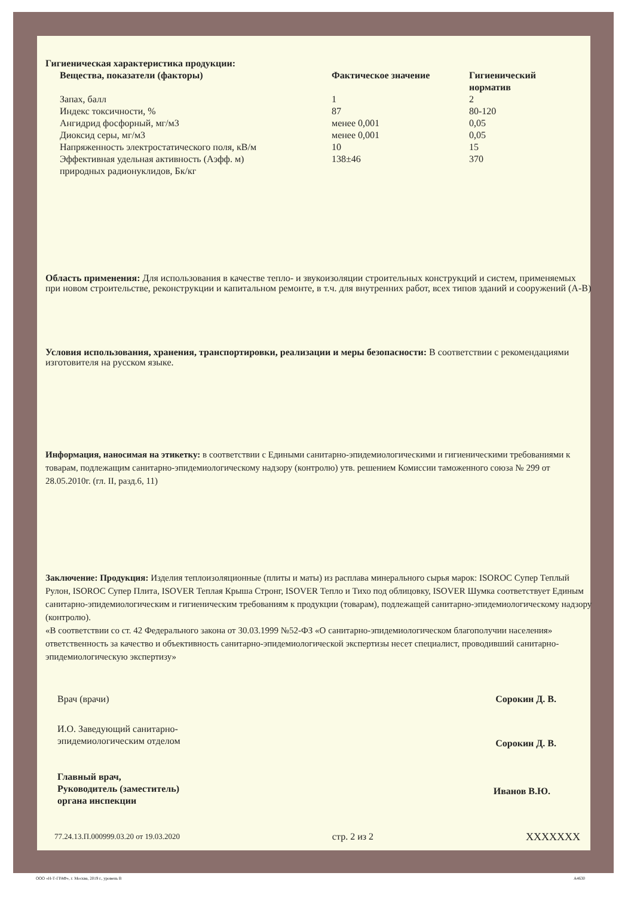Гигиеническая характеристика продукции:
| Вещества, показатели (факторы) | Фактическое значение | Гигиенический норматив |
| --- | --- | --- |
| Запах, балл | 1 | 2 |
| Индекс токсичности, % | 87 | 80-120 |
| Ангидрид фосфорный, мг/м3 | менее 0,001 | 0,05 |
| Диоксид серы, мг/м3 | менее 0,001 | 0,05 |
| Напряженность электростатического поля, кВ/м | 10 | 15 |
| Эффективная удельная активность (Аэфф. м) природных радионуклидов, Бк/кг | 138±46 | 370 |
Область применения: Для использования в качестве тепло- и звукоизоляции строительных конструкций и систем, применяемых при новом строительстве, реконструкции и капитальном ремонте, в т.ч. для внутренних работ, всех типов зданий и сооружений (А-В)
Условия использования, хранения, транспортировки, реализации и меры безопасности: В соответствии с рекомендациями изготовителя на русском языке.
Информация, наносимая на этикетку: в соответствии с Едиными санитарно-эпидемиологическими и гигиеническими требованиями к товарам, подлежащим санитарно-эпидемиологическому надзору (контролю) утв. решением Комиссии таможенного союза № 299 от 28.05.2010г. (гл. II, разд.6, 11)
Заключение: Продукция: Изделия теплоизоляционные (плиты и маты) из расплава минерального сырья марок: ISOROC Супер Теплый Рулон, ISOROC Супер Плита, ISOVER Теплая Крыша Стронг, ISOVER Тепло и Тихо под облицовку, ISOVER Шумка соответствует Единым санитарно-эпидемиологическим и гигиеническим требованиям к продукции (товарам), подлежащей санитарно-эпидемиологическому надзору (контролю).
«В соответствии со ст. 42 Федерального закона от 30.03.1999 №52-ФЗ «О санитарно-эпидемиологическом благополучии населения» ответственность за качество и объективность санитарно-эпидемиологической экспертизы несет специалист, проводивший санитарно-эпидемиологическую экспертизу»
Врач (врачи) Сорокин Д. В.
И.О. Заведующий санитарно-
эпидемиологическим отделом Сорокин Д. В.
Главный врач,
Руководитель (заместитель)
органа инспекции Иванов В.Ю.
77.24.13.П.000999.03.20 от 19.03.2020 стр. 2 из 2 XXXXXXX
ООО «Н-Т-ГРАФ», г. Москва, 2019 г., уровень В
А4630